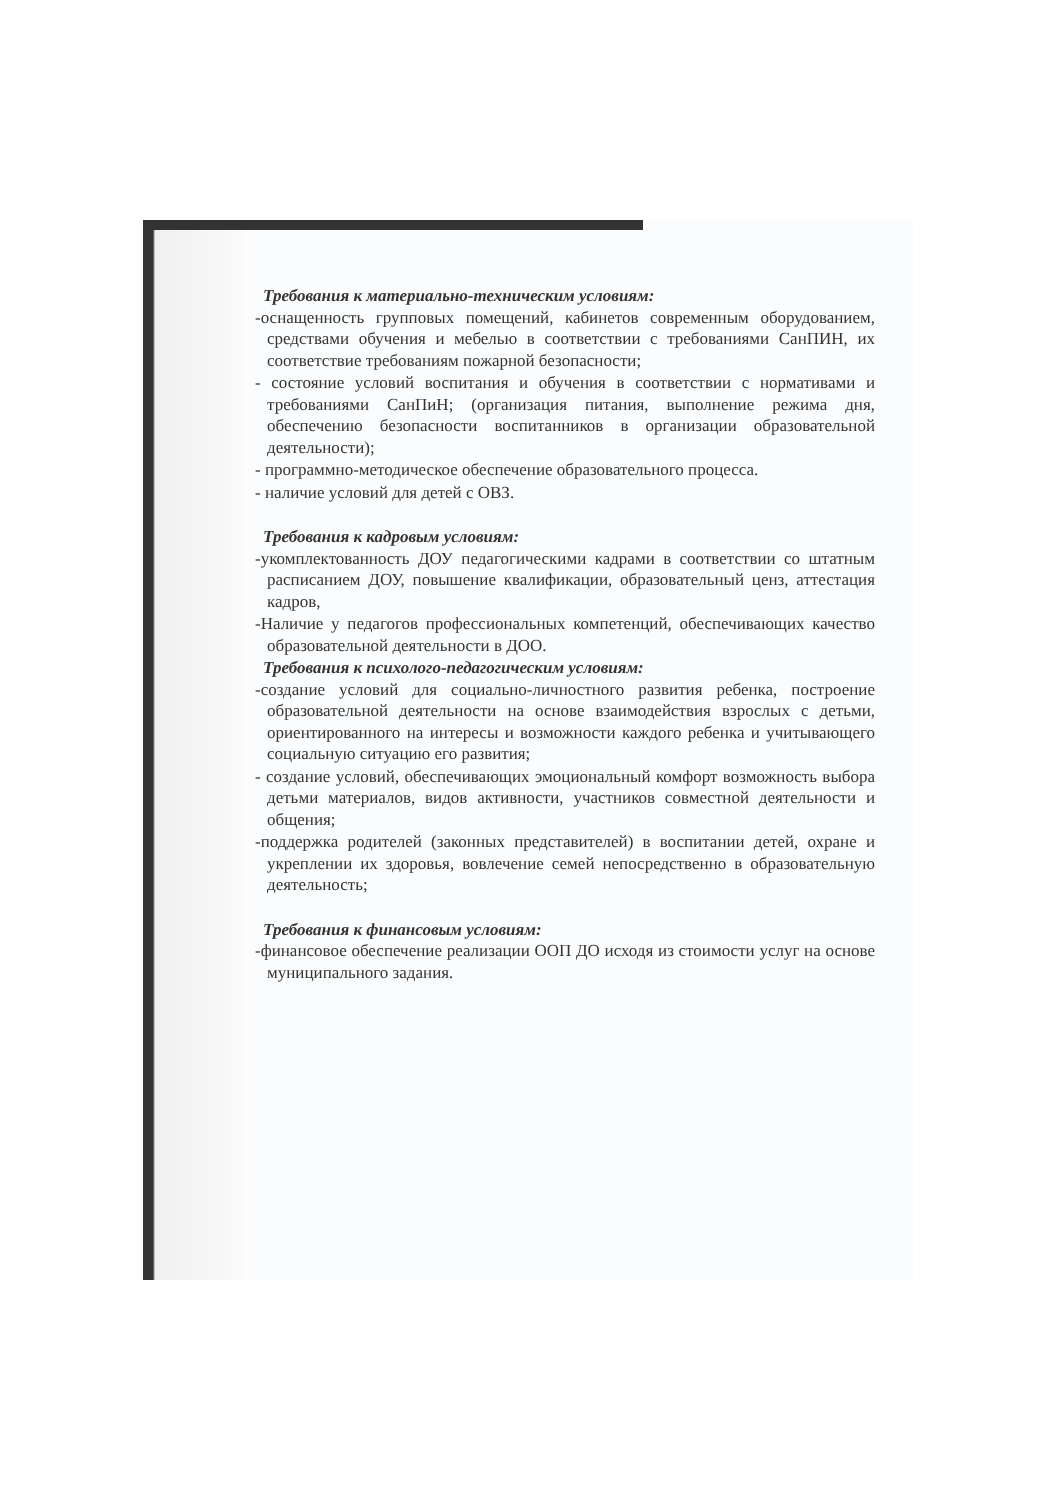Требования к материально-техническим условиям:
-оснащенность групповых помещений, кабинетов современным оборудованием, средствами обучения и мебелью в соответствии с требованиями СанПИН, их соответствие требованиям пожарной безопасности;
- состояние условий воспитания и обучения в соответствии с нормативами и требованиями СанПиН; (организация питания, выполнение режима дня, обеспечению безопасности воспитанников в организации образовательной деятельности);
- программно-методическое обеспечение образовательного процесса.
- наличие условий для детей с ОВЗ.
Требования к кадровым условиям:
-укомплектованность ДОУ педагогическими кадрами в соответствии со штатным расписанием ДОУ, повышение квалификации, образовательный ценз, аттестация кадров,
-Наличие у педагогов профессиональных компетенций, обеспечивающих качество образовательной деятельности в ДОО.
Требования к психолого-педагогическим условиям:
-создание условий для социально-личностного развития ребенка, построение образовательной деятельности на основе взаимодействия взрослых с детьми, ориентированного на интересы и возможности каждого ребенка и учитывающего социальную ситуацию его развития;
- создание условий, обеспечивающих эмоциональный комфорт возможность выбора детьми материалов, видов активности, участников совместной деятельности и общения;
-поддержка родителей (законных представителей) в воспитании детей, охране и укреплении их здоровья, вовлечение семей непосредственно в образовательную деятельность;
Требования к финансовым условиям:
-финансовое обеспечение реализации ООП ДО исходя из стоимости услуг на основе муниципального задания.